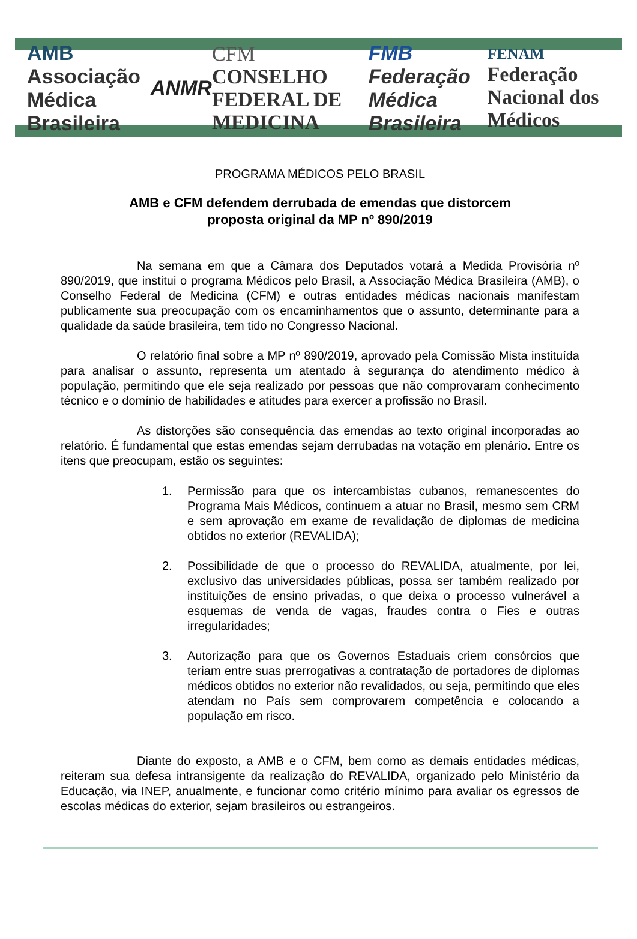AMB
Associação Médica Brasileira ANMR CFM
CONSELHO FEDERAL DE MEDICINA FMB
Federação Médica Brasileira FENAM
Federação Nacional dos Médicos
PROGRAMA MÉDICOS PELO BRASIL
AMB e CFM defendem derrubada de emendas que distorcem
proposta original da MP nº 890/2019
Na semana em que a Câmara dos Deputados votará a Medida Provisória nº 890/2019, que institui o programa Médicos pelo Brasil, a Associação Médica Brasileira (AMB), o Conselho Federal de Medicina (CFM) e outras entidades médicas nacionais manifestam publicamente sua preocupação com os encaminhamentos que o assunto, determinante para a qualidade da saúde brasileira, tem tido no Congresso Nacional.
O relatório final sobre a MP nº 890/2019, aprovado pela Comissão Mista instituída para analisar o assunto, representa um atentado à segurança do atendimento médico à população, permitindo que ele seja realizado por pessoas que não comprovaram conhecimento técnico e o domínio de habilidades e atitudes para exercer a profissão no Brasil.
As distorções são consequência das emendas ao texto original incorporadas ao relatório. É fundamental que estas emendas sejam derrubadas na votação em plenário. Entre os itens que preocupam, estão os seguintes:
1. Permissão para que os intercambistas cubanos, remanescentes do Programa Mais Médicos, continuem a atuar no Brasil, mesmo sem CRM e sem aprovação em exame de revalidação de diplomas de medicina obtidos no exterior (REVALIDA);
2. Possibilidade de que o processo do REVALIDA, atualmente, por lei, exclusivo das universidades públicas, possa ser também realizado por instituições de ensino privadas, o que deixa o processo vulnerável a esquemas de venda de vagas, fraudes contra o Fies e outras irregularidades;
3. Autorização para que os Governos Estaduais criem consórcios que teriam entre suas prerrogativas a contratação de portadores de diplomas médicos obtidos no exterior não revalidados, ou seja, permitindo que eles atendam no País sem comprovarem competência e colocando a população em risco.
Diante do exposto, a AMB e o CFM, bem como as demais entidades médicas, reiteram sua defesa intransigente da realização do REVALIDA, organizado pelo Ministério da Educação, via INEP, anualmente, e funcionar como critério mínimo para avaliar os egressos de escolas médicas do exterior, sejam brasileiros ou estrangeiros.